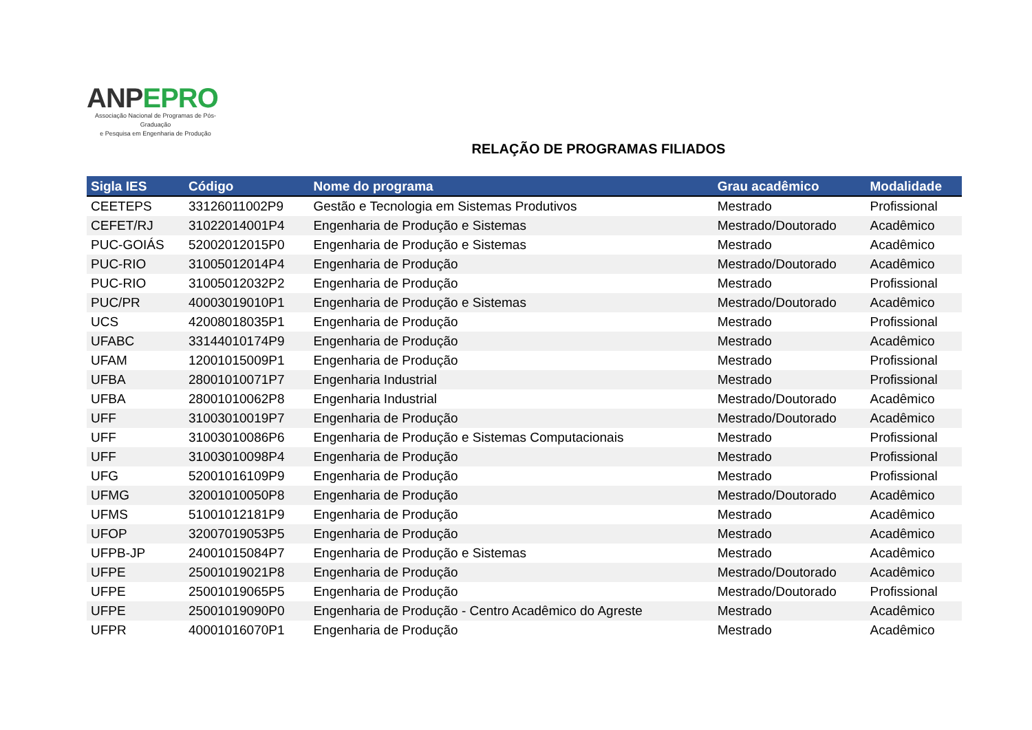ANP EPRO
Associação Nacional de Programas de Pós-Graduação
e Pesquisa em Engenharia de Produção
RELAÇÃO DE PROGRAMAS FILIADOS
| Sigla IES | Código | Nome do programa | Grau acadêmico | Modalidade |
| --- | --- | --- | --- | --- |
| CEETEPS | 33126011002P9 | Gestão e Tecnologia em Sistemas Produtivos | Mestrado | Profissional |
| CEFET/RJ | 31022014001P4 | Engenharia de Produção e Sistemas | Mestrado/Doutorado | Acadêmico |
| PUC-GOIÁS | 52002012015P0 | Engenharia de Produção e Sistemas | Mestrado | Acadêmico |
| PUC-RIO | 31005012014P4 | Engenharia de Produção | Mestrado/Doutorado | Acadêmico |
| PUC-RIO | 31005012032P2 | Engenharia de Produção | Mestrado | Profissional |
| PUC/PR | 40003019010P1 | Engenharia de Produção e Sistemas | Mestrado/Doutorado | Acadêmico |
| UCS | 42008018035P1 | Engenharia de Produção | Mestrado | Profissional |
| UFABC | 33144010174P9 | Engenharia de Produção | Mestrado | Acadêmico |
| UFAM | 12001015009P1 | Engenharia de Produção | Mestrado | Profissional |
| UFBA | 28001010071P7 | Engenharia Industrial | Mestrado | Profissional |
| UFBA | 28001010062P8 | Engenharia Industrial | Mestrado/Doutorado | Acadêmico |
| UFF | 31003010019P7 | Engenharia de Produção | Mestrado/Doutorado | Acadêmico |
| UFF | 31003010086P6 | Engenharia de Produção e Sistemas Computacionais | Mestrado | Profissional |
| UFF | 31003010098P4 | Engenharia de Produção | Mestrado | Profissional |
| UFG | 52001016109P9 | Engenharia de Produção | Mestrado | Profissional |
| UFMG | 32001010050P8 | Engenharia de Produção | Mestrado/Doutorado | Acadêmico |
| UFMS | 51001012181P9 | Engenharia de Produção | Mestrado | Acadêmico |
| UFOP | 32007019053P5 | Engenharia de Produção | Mestrado | Acadêmico |
| UFPB-JP | 24001015084P7 | Engenharia de Produção e Sistemas | Mestrado | Acadêmico |
| UFPE | 25001019021P8 | Engenharia de Produção | Mestrado/Doutorado | Acadêmico |
| UFPE | 25001019065P5 | Engenharia de Produção | Mestrado/Doutorado | Profissional |
| UFPE | 25001019090P0 | Engenharia de Produção - Centro Acadêmico do Agreste | Mestrado | Acadêmico |
| UFPR | 40001016070P1 | Engenharia de Produção | Mestrado | Acadêmico |